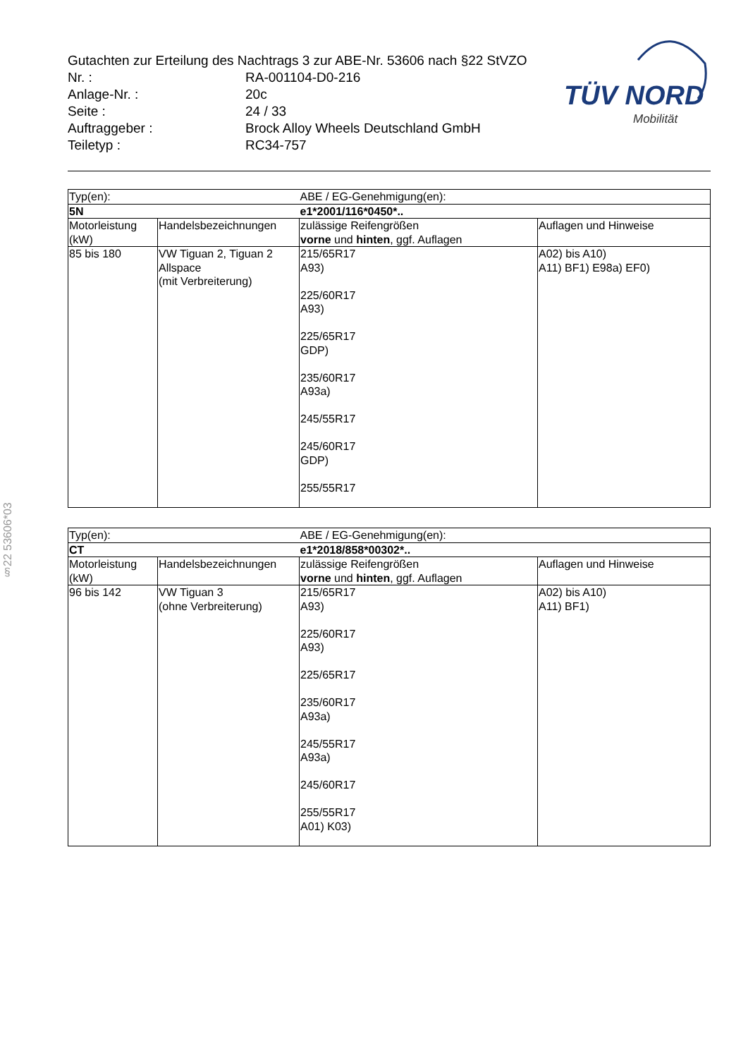Gutachten zur Erteilung des Nachtrags 3 zur ABE-Nr. 53606 nach §22 StVZO
| Nr. : | RA-001104-D0-216 |
| Anlage-Nr. : | 20c |
| Seite : | 24 / 33 |
| Auftraggeber : | Brock Alloy Wheels Deutschland GmbH |
| Teiletyp : | RC34-757 |
TÜV NORD
Mobilität
§22 53606*03
| Typ(en): | | ABE / EG-Genehmigung(en): | |
| 5N | | e1*2001/116*0450*.. | |
| Motorleistung (kW) | Handelsbezeichnungen | zulässige Reifengrößen vorne und hinten , ggf. Auflagen | Auflagen und Hinweise |
| 85 bis 180 | VW Tiguan 2, Tiguan 2 Allspace (mit Verbreiterung) | 215/65R17 A93) 225/60R17 A93) 225/65R17 GDP) 235/60R17 A93a) 245/55R17 245/60R17 GDP) 255/55R17 | A02) bis A10) A11) BF1) E98a) EF0) |
| Typ(en): | | ABE / EG-Genehmigung(en): | |
| CT | | e1*2018/858*00302*.. | |
| Motorleistung (kW) | Handelsbezeichnungen | zulässige Reifengrößen vorne und hinten , ggf. Auflagen | Auflagen und Hinweise |
| 96 bis 142 | VW Tiguan 3 (ohne Verbreiterung) | 215/65R17 A93) 225/60R17 A93) 225/65R17 235/60R17 A93a) 245/55R17 A93a) 245/60R17 255/55R17 A01) K03) | A02) bis A10) A11) BF1) |